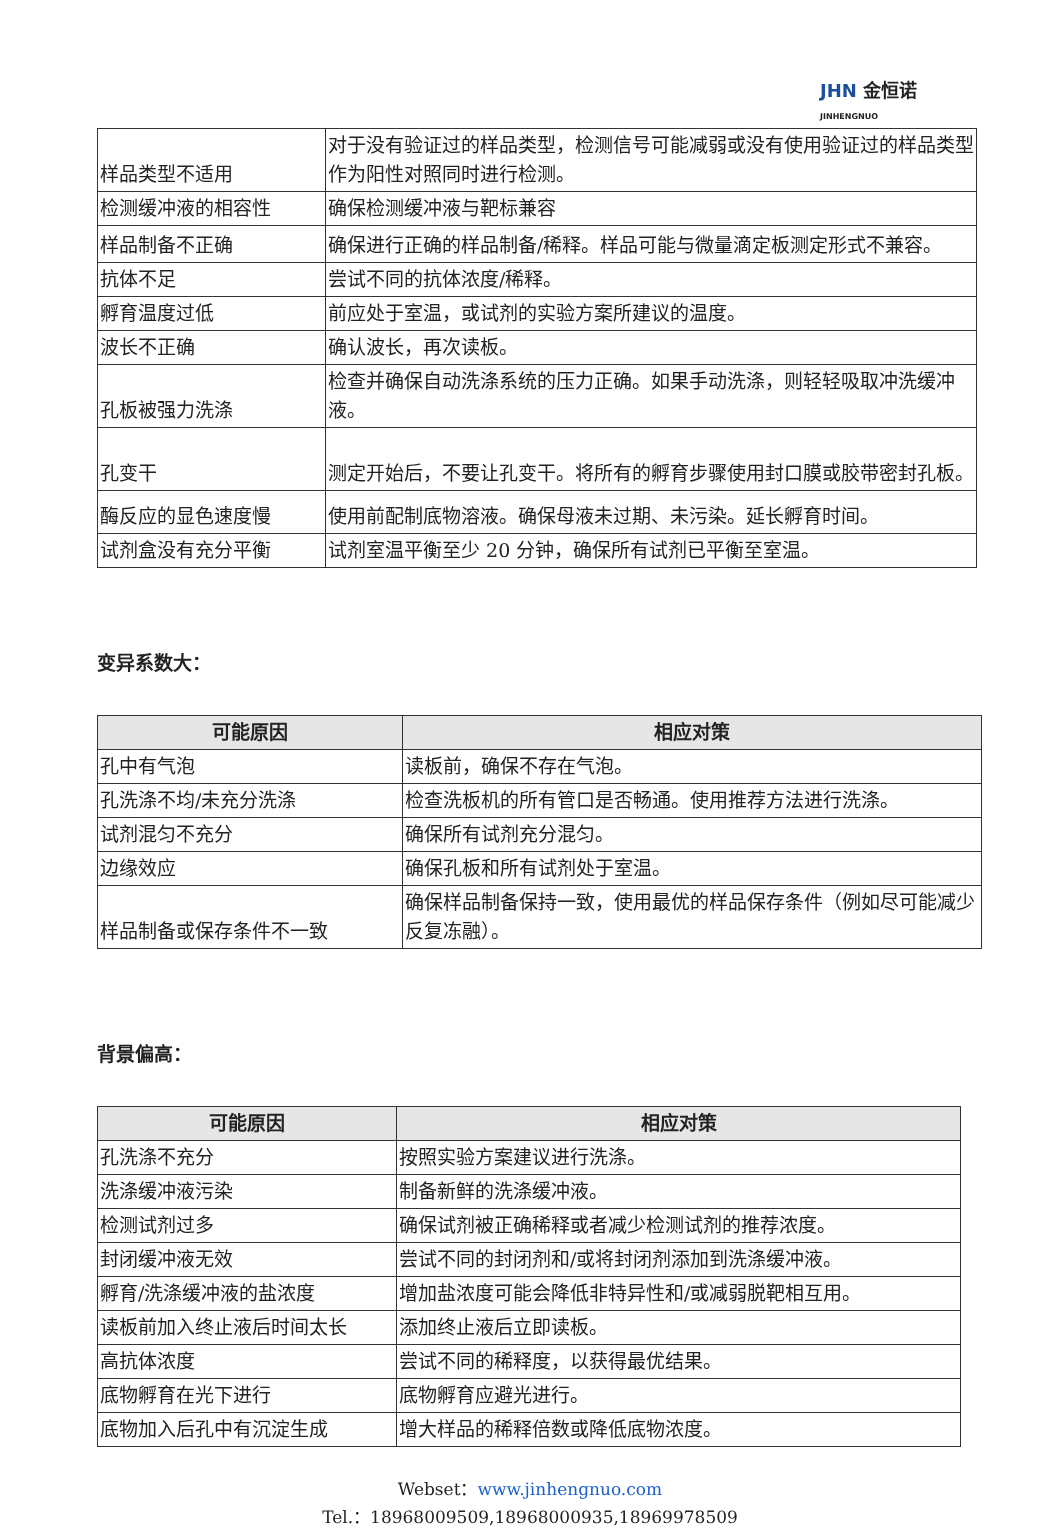JHN 金恒诺
JINHENGNUO
| 样品类型不适用 | 对于没有验证过的样品类型，检测信号可能减弱或没有使用验证过的样品类型作为阳性对照同时进行检测。 |
| 检测缓冲液的相容性 | 确保检测缓冲液与靶标兼容 |
| 样品制备不正确 | 确保进行正确的样品制备/稀释。样品可能与微量滴定板测定形式不兼容。 |
| 抗体不足 | 尝试不同的抗体浓度/稀释。 |
| 孵育温度过低 | 前应处于室温，或试剂的实验方案所建议的温度。 |
| 波长不正确 | 确认波长，再次读板。 |
| 孔板被强力洗涤 | 检查并确保自动洗涤系统的压力正确。如果手动洗涤，则轻轻吸取冲洗缓冲液。 |
| 孔变干 | 测定开始后，不要让孔变干。将所有的孵育步骤使用封口膜或胶带密封孔板。 |
| 酶反应的显色速度慢 | 使用前配制底物溶液。确保母液未过期、未污染。延长孵育时间。 |
| 试剂盒没有充分平衡 | 试剂室温平衡至少 20 分钟，确保所有试剂已平衡至室温。 |
变异系数大：
| 可能原因 | 相应对策 |
| --- | --- |
| 孔中有气泡 | 读板前，确保不存在气泡。 |
| 孔洗涤不均/未充分洗涤 | 检查洗板机的所有管口是否畅通。使用推荐方法进行洗涤。 |
| 试剂混匀不充分 | 确保所有试剂充分混匀。 |
| 边缘效应 | 确保孔板和所有试剂处于室温。 |
| 样品制备或保存条件不一致 | 确保样品制备保持一致，使用最优的样品保存条件（例如尽可能减少反复冻融）。 |
背景偏高：
| 可能原因 | 相应对策 |
| --- | --- |
| 孔洗涤不充分 | 按照实验方案建议进行洗涤。 |
| 洗涤缓冲液污染 | 制备新鲜的洗涤缓冲液。 |
| 检测试剂过多 | 确保试剂被正确稀释或者减少检测试剂的推荐浓度。 |
| 封闭缓冲液无效 | 尝试不同的封闭剂和/或将封闭剂添加到洗涤缓冲液。 |
| 孵育/洗涤缓冲液的盐浓度 | 增加盐浓度可能会降低非特异性和/或减弱脱靶相互用。 |
| 读板前加入终止液后时间太长 | 添加终止液后立即读板。 |
| 高抗体浓度 | 尝试不同的稀释度，以获得最优结果。 |
| 底物孵育在光下进行 | 底物孵育应避光进行。 |
| 底物加入后孔中有沉淀生成 | 增大样品的稀释倍数或降低底物浓度。 |
Webset：www.jinhengnuo.com
Tel.：18968009509,18968000935,18969978509